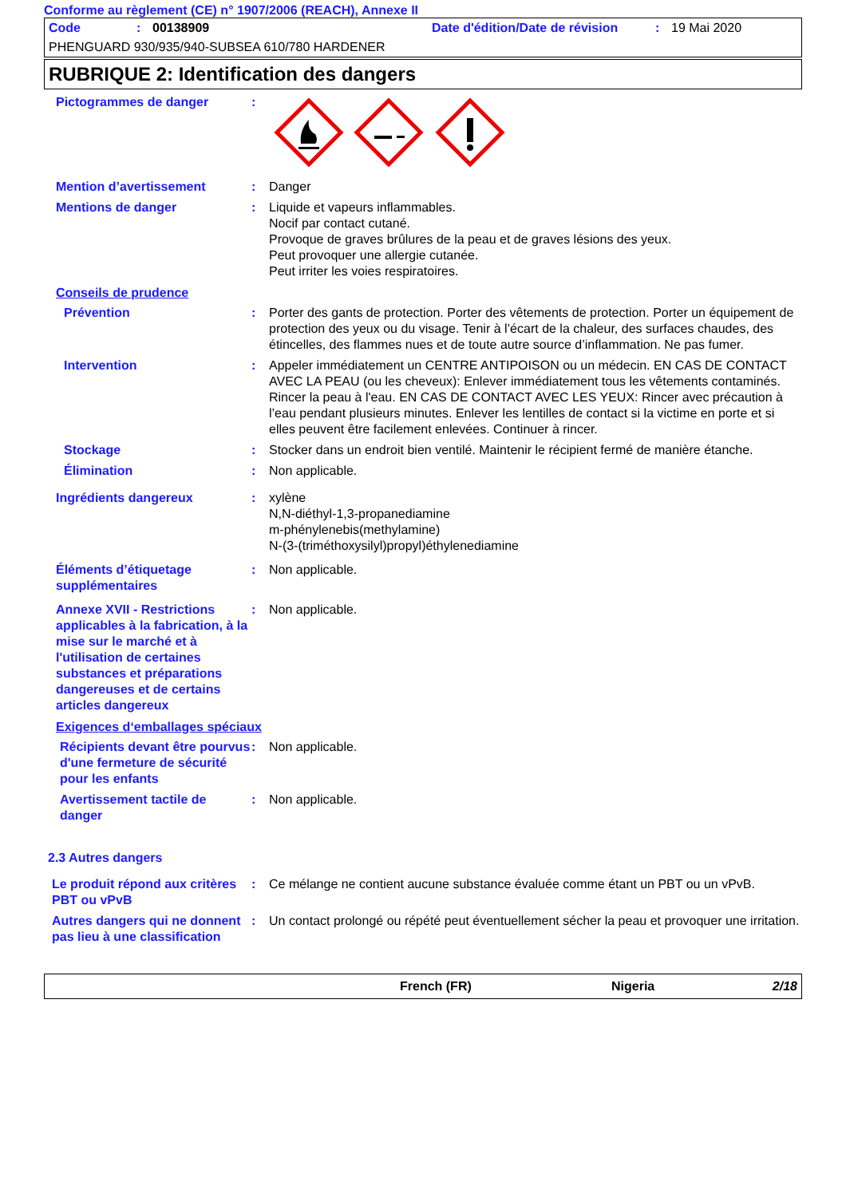Conforme au règlement (CE) n° 1907/2006 (REACH), Annexe II
Code: 00138909 Date d'édition/Date de révision: 19 Mai 2020
PHENGUARD 930/935/940-SUBSEA 610/780 HARDENER
RUBRIQUE 2: Identification des dangers
Pictogrammes de danger :
Mention d’avertissement : Danger
Mentions de danger : Liquide et vapeurs inflammables.
Nocif par contact cutané.
Provoque de graves brûlures de la peau et de graves lésions des yeux.
Peut provoquer une allergie cutanée.
Peut irriter les voies respiratoires.
Conseils de prudence
Prévention : Porter des gants de protection. Porter des vêtements de protection. Porter un équipement de protection des yeux ou du visage. Tenir à l’écart de la chaleur, des surfaces chaudes, des étincelles, des flammes nues et de toute autre source d’inflammation. Ne pas fumer.
Intervention : Appeler immédiatement un CENTRE ANTIPOISON ou un médecin. EN CAS DE CONTACT AVEC LA PEAU (ou les cheveux): Enlever immédiatement tous les vêtements contaminés. Rincer la peau à l'eau. EN CAS DE CONTACT AVEC LES YEUX: Rincer avec précaution à l’eau pendant plusieurs minutes. Enlever les lentilles de contact si la victime en porte et si elles peuvent être facilement enlevées. Continuer à rincer.
Stockage : Stocker dans un endroit bien ventilé. Maintenir le récipient fermé de manière étanche.
Élimination : Non applicable.
Ingrédients dangereux : xylène
N,N-diéthyl-1,3-propanediamine
m-phénylenebis(methylamine)
N-(3-(triméthoxysilyl)propyl)éthylenediamine
Éléments d’étiquetage supplémentaires
: Non applicable.
Annexe XVII - Restrictions applicables à la fabrication, à la mise sur le marché et à l'utilisation de certaines substances et préparations dangereuses et de certains articles dangereux
: Non applicable.
Exigences d‘emballages spéciaux
Récipients devant être pourvus d'une fermeture de sécurité pour les enfants
: Non applicable.
Avertissement tactile de danger
: Non applicable.
2.3 Autres dangers
Le produit répond aux critères PBT ou vPvB
: Ce mélange ne contient aucune substance évaluée comme étant un PBT ou un vPvB.
Autres dangers qui ne donnent pas lieu à une classification
: Un contact prolongé ou répété peut éventuellement sécher la peau et provoquer une irritation.
French (FR) Nigeria 2/18